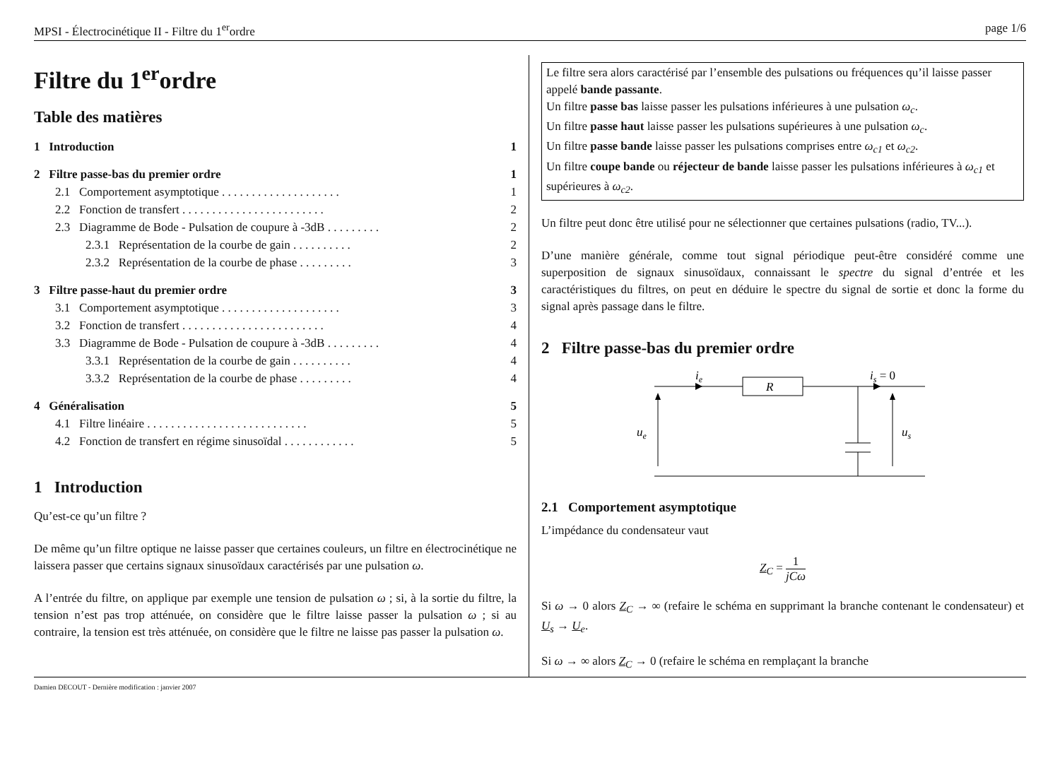MPSI - Électrocinétique II - Filtre du 1<sup>er</sup>ordre page 1/6
Filtre du 1<sup>er</sup>ordre
Table des matières
1 Introduction 1
2 Filtre passe-bas du premier ordre 1
2.1 Comportement asymptotique . . . . . . . . . . . . . . . . . . . . 1
2.2 Fonction de transfert . . . . . . . . . . . . . . . . . . . . . . . . 2
2.3 Diagramme de Bode - Pulsation de coupure à -3dB . . . . . . . . . 2
2.3.1 Représentation de la courbe de gain . . . . . . . . . . 2
2.3.2 Représentation de la courbe de phase . . . . . . . . . 3
3 Filtre passe-haut du premier ordre 3
3.1 Comportement asymptotique . . . . . . . . . . . . . . . . . . . . 3
3.2 Fonction de transfert . . . . . . . . . . . . . . . . . . . . . . . . 4
3.3 Diagramme de Bode - Pulsation de coupure à -3dB . . . . . . . . . 4
3.3.1 Représentation de la courbe de gain . . . . . . . . . . 4
3.3.2 Représentation de la courbe de phase . . . . . . . . . 4
4 Généralisation 5
4.1 Filtre linéaire . . . . . . . . . . . . . . . . . . . . . . . . . . . 5
4.2 Fonction de transfert en régime sinusoïdal . . . . . . . . . . . . 5
1 Introduction
Qu’est-ce qu’un filtre ?
De même qu’un filtre optique ne laisse passer que certaines couleurs, un filtre en électrocinétique ne laissera passer que certains signaux sinusoïdaux caractérisés par une pulsation ω.
A l’entrée du filtre, on applique par exemple une tension de pulsation ω ; si, à la sortie du filtre, la tension n’est pas trop atténuée, on considère que le filtre laisse passer la pulsation ω ; si au contraire, la tension est très atténuée, on considère que le filtre ne laisse pas passer la pulsation ω.
Le filtre sera alors caractérisé par l’ensemble des pulsations ou fréquences qu’il laisse passer appelé bande passante.
Un filtre passe bas laisse passer les pulsations inférieures à une pulsation ω<sub>c</sub>.
Un filtre passe haut laisse passer les pulsations supérieures à une pulsation ω<sub>c</sub>.
Un filtre passe bande laisse passer les pulsations comprises entre ω<sub>c1</sub> et ω<sub>c2</sub>.
Un filtre coupe bande ou réjecteur de bande laisse passer les pulsations inférieures à ω<sub>c1</sub> et supérieures à ω<sub>c2</sub>.
Un filtre peut donc être utilisé pour ne sélectionner que certaines pulsations (radio, TV...).
D’une manière générale, comme tout signal périodique peut-être considéré comme une superposition de signaux sinusoïdaux, connaissant le spectre du signal d’entrée et les caractéristiques du filtres, on peut en déduire le spectre du signal de sortie et donc la forme du signal après passage dans le filtre.
2 Filtre passe-bas du premier ordre
ie
R
is = 0
ue
us
2.1 Comportement asymptotique
L’impédance du condensateur vaut
Z<sub>C</sub> = 1 jCω
Si ω → 0 alors Z<sub>C</sub> → ∞ (refaire le schéma en supprimant la branche contenant le condensateur) et U<sub>s</sub> → U<sub>e</sub>.
Si ω → ∞ alors Z<sub>C</sub> → 0 (refaire le schéma en remplaçant la branche
Damien DECOUT - Dernière modification : janvier 2007